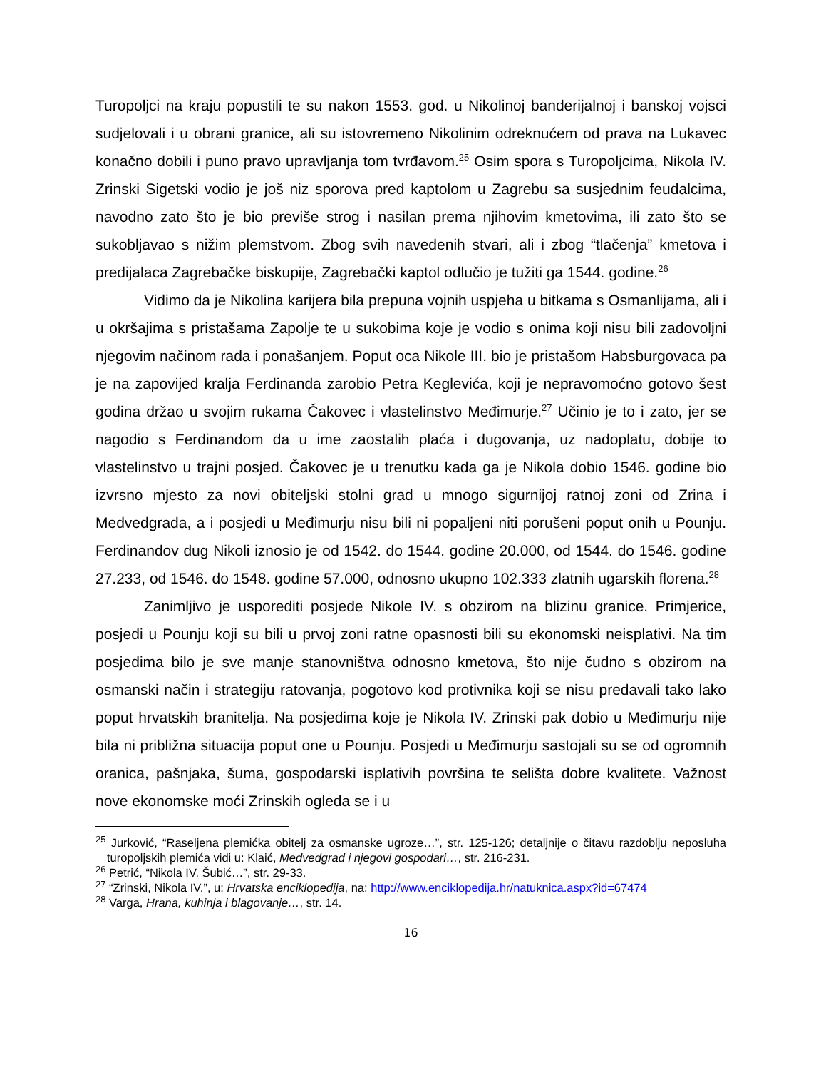Turopoljci na kraju popustili te su nakon 1553. god. u Nikolinoj banderijalnoj i banskoj vojsci sudjelovali i u obrani granice, ali su istovremeno Nikolinim odreknućem od prava na Lukavec konačno dobili i puno pravo upravljanja tom tvrđavom.<sup>25</sup> Osim spora s Turopoljcima, Nikola IV. Zrinski Sigetski vodio je još niz sporova pred kaptolom u Zagrebu sa susjednim feudalcima, navodno zato što je bio previše strog i nasilan prema njihovim kmetovima, ili zato što se sukobljavao s nižim plemstvom. Zbog svih navedenih stvari, ali i zbog “tlačenja” kmetova i predijalaca Zagrebačke biskupije, Zagrebački kaptol odlučio je tužiti ga 1544. godine.<sup>26</sup>
Vidimo da je Nikolina karijera bila prepuna vojnih uspjeha u bitkama s Osmanlijama, ali i u okršajima s pristašama Zapolje te u sukobima koje je vodio s onima koji nisu bili zadovoljni njegovim načinom rada i ponašanjem. Poput oca Nikole III. bio je pristašom Habsburgovaca pa je na zapovijed kralja Ferdinanda zarobio Petra Keglevića, koji je nepravomoćno gotovo šest godina držao u svojim rukama Čakovec i vlastelinstvo Međimurje.<sup>27</sup> Učinio je to i zato, jer se nagodio s Ferdinandom da u ime zaostalih plaća i dugovanja, uz nadoplatu, dobije to vlastelinstvo u trajni posjed. Čakovec je u trenutku kada ga je Nikola dobio 1546. godine bio izvrsno mjesto za novi obiteljski stolni grad u mnogo sigurnijoj ratnoj zoni od Zrina i Medvedgrada, a i posjedi u Međimurju nisu bili ni popaljeni niti porušeni poput onih u Pounju. Ferdinandov dug Nikoli iznosio je od 1542. do 1544. godine 20.000, od 1544. do 1546. godine 27.233, od 1546. do 1548. godine 57.000, odnosno ukupno 102.333 zlatnih ugarskih florena.<sup>28</sup>
Zanimljivo je usporediti posjede Nikole IV. s obzirom na blizinu granice. Primjerice, posjedi u Pounju koji su bili u prvoj zoni ratne opasnosti bili su ekonomski neisplativi. Na tim posjedima bilo je sve manje stanovništva odnosno kmetova, što nije čudno s obzirom na osmanski način i strategiju ratovanja, pogotovo kod protivnika koji se nisu predavali tako lako poput hrvatskih branitelja. Na posjedima koje je Nikola IV. Zrinski pak dobio u Međimurju nije bila ni približna situacija poput one u Pounju. Posjedi u Međimurju sastojali su se od ogromnih oranica, pašnjaka, šuma, gospodarski isplativih površina te selišta dobre kvalitete. Važnost nove ekonomske moći Zrinskih ogleda se i u
<sup>25</sup> Jurković, “Raseljena plemićka obitelj za osmanske ugroze…”, str. 125-126; detaljnije o čitavu razdoblju neposluha turopoljskih plemića vidi u: Klaić, Medvedgrad i njegovi gospodari…, str. 216-231.
<sup>26</sup> Petrić, “Nikola IV. Šubić…”, str. 29-33.
<sup>27</sup> “Zrinski, Nikola IV.”, u: Hrvatska enciklopedija, na: http://www.enciklopedija.hr/natuknica.aspx?id=67474
<sup>28</sup> Varga, Hrana, kuhinja i blagovanje…, str. 14.
16